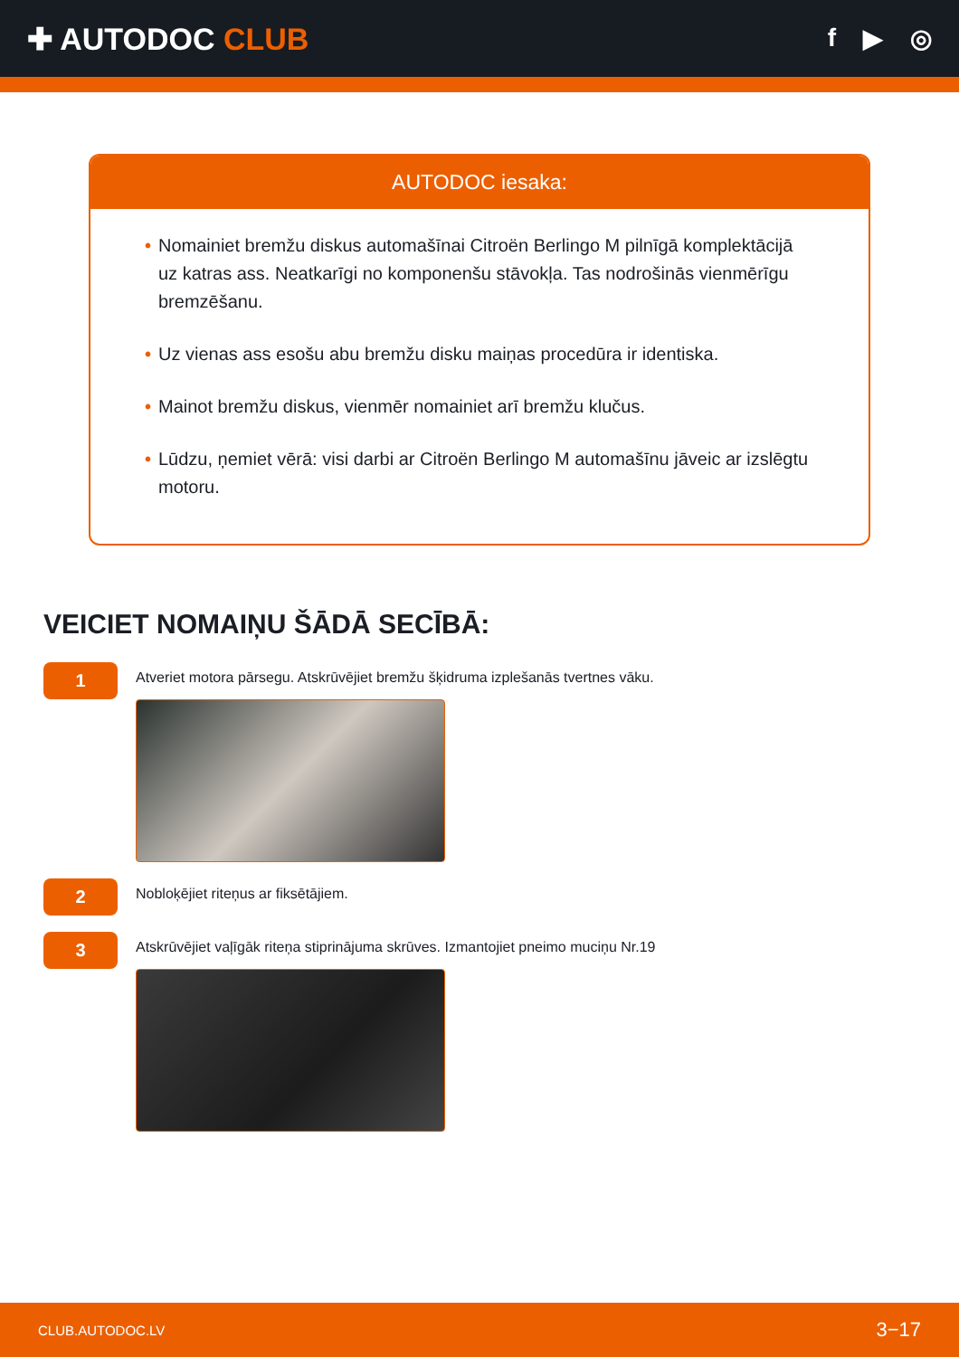✚ AUTODOC CLUB
f ▶ ◎
AUTODOC iesaka:
• Nomainiet bremžu diskus automašīnai Citroën Berlingo M pilnīgā komplektācijā uz katras ass. Neatkarīgi no komponenšu stāvokļa. Tas nodrošinās vienmērīgu bremzēšanu.
• Uz vienas ass esošu abu bremžu disku maiņas procedūra ir identiska.
• Mainot bremžu diskus, vienmēr nomainiet arī bremžu klučus.
• Lūdzu, ņemiet vērā: visi darbi ar Citroën Berlingo M automašīnu jāveic ar izslēgtu motoru.
VEICIET NOMAIŅU ŠĀDĀ SECĪBĀ:
1
Atveriet motora pārsegu. Atskrūvējiet bremžu šķidruma izplešanās tvertnes vāku.
2
Nobloķējiet riteņus ar fiksētājiem.
3
Atskrūvējiet vaļīgāk riteņa stiprinājuma skrūves. Izmantojiet pneimo muciņu Nr.19
CLUB.AUTODOC.LV 3−17